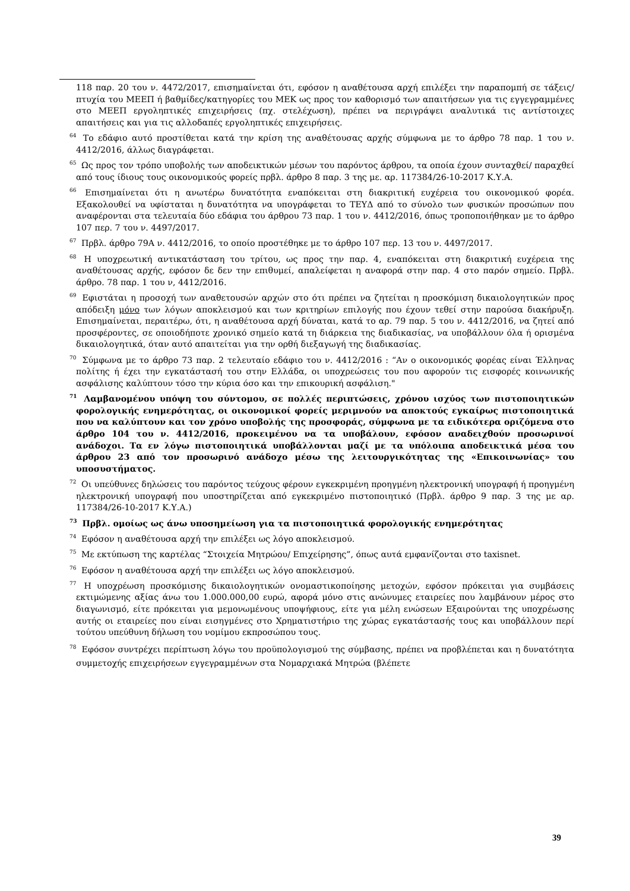118 παρ. 20 του ν. 4472/2017, επισημαίνεται ότι, εφόσον η αναθέτουσα αρχή επιλέξει την παραπομπή σε τάξεις/πτυχία του ΜΕΕΠ ή βαθμίδες/κατηγορίες του ΜΕΚ ως προς τον καθορισμό των απαιτήσεων για τις εγγεγραμμένες στο ΜΕΕΠ εργοληπτικές επιχειρήσεις (πχ. στελέχωση), πρέπει να περιγράψει αναλυτικά τις αντίστοιχες απαιτήσεις και για τις αλλοδαπές εργοληπτικές επιχειρήσεις.
<sup>64</sup> Το εδάφιο αυτό προστίθεται κατά την κρίση της αναθέτουσας αρχής σύμφωνα με το άρθρο 78 παρ. 1 του ν. 4412/2016, άλλως διαγράφεται.
<sup>65</sup> Ως προς τον τρόπο υποβολής των αποδεικτικών μέσων του παρόντος άρθρου, τα οποία έχουν συνταχθεί/ παραχθεί από τους ίδιους τους οικονομικούς φορείς πρβλ. άρθρο 8 παρ. 3 της με. αρ. 117384/26-10-2017 Κ.Υ.Α.
<sup>66</sup> Επισημαίνεται ότι η ανωτέρω δυνατότητα εναπόκειται στη διακριτική ευχέρεια του οικονομικού φορέα. Εξακολουθεί να υφίσταται η δυνατότητα να υπογράφεται το ΤΕΥΔ από το σύνολο των φυσικών προσώπων που αναφέρονται στα τελευταία δύο εδάφια του άρθρου 73 παρ. 1 του ν. 4412/2016, όπως τροποποιήθηκαν με το άρθρο 107 περ. 7 του ν. 4497/2017.
<sup>67</sup> Πρβλ. άρθρο 79Α ν. 4412/2016, το οποίο προστέθηκε με το άρθρο 107 περ. 13 του ν. 4497/2017.
<sup>68</sup> Η υποχρεωτική αντικατάσταση του τρίτου, ως προς την παρ. 4, εναπόκειται στη διακριτική ευχέρεια της αναθέτουσας αρχής, εφόσον δε δεν την επιθυμεί, απαλείφεται η αναφορά στην παρ. 4 στο παρόν σημείο. Πρβλ. άρθρο. 78 παρ. 1 του ν, 4412/2016.
<sup>69</sup> Εφιστάται η προσοχή των αναθετουσών αρχών στο ότι πρέπει να ζητείται η προσκόμιση δικαιολογητικών προς απόδειξη μόνο των λόγων αποκλεισμού και των κριτηρίων επιλογής που έχουν τεθεί στην παρούσα διακήρυξη. Επισημαίνεται, περαιτέρω, ότι, η αναθέτουσα αρχή δύναται, κατά το αρ. 79 παρ. 5 του ν. 4412/2016, να ζητεί από προσφέροντες, σε οποιοδήποτε χρονικό σημείο κατά τη διάρκεια της διαδικασίας, να υποβάλλουν όλα ή ορισμένα δικαιολογητικά, όταν αυτό απαιτείται για την ορθή διεξαγωγή της διαδικασίας.
<sup>70</sup> Σύμφωνα με το άρθρο 73 παρ. 2 τελευταίο εδάφιο του ν. 4412/2016 : “Αν ο οικονομικός φορέας είναι Έλληνας πολίτης ή έχει την εγκατάστασή του στην Ελλάδα, οι υποχρεώσεις του που αφορούν τις εισφορές κοινωνικής ασφάλισης καλύπτουν τόσο την κύρια όσο και την επικουρική ασφάλιση."
<sup>71</sup> Λαμβανομένου υπόψη του σύντομου, σε πολλές περιπτώσεις, χρόνου ισχύος των πιστοποιητικών φορολογικής ενημερότητας, οι οικονομικοί φορείς μεριμνούν να αποκτούς εγκαίρως πιστοποιητικά που να καλύπτουν και τον χρόνο υποβολής της προσφοράς, σύμφωνα με τα ειδικότερα οριζόμενα στο άρθρο 104 του ν. 4412/2016, προκειμένου να τα υποβάλουν, εφόσον αναδειχθούν προσωρινοί ανάδοχοι. Τα εν λόγω πιστοποιητικά υποβάλλονται μαζί με τα υπόλοιπα αποδεικτικά μέσα του άρθρου 23 από τον προσωρινό ανάδοχο μέσω της λειτουργικότητας της «Επικοινωνίας» του υποσυστήματος.
<sup>72</sup> Οι υπεύθυνες δηλώσεις του παρόντος τεύχους φέρουν εγκεκριμένη προηγμένη ηλεκτρονική υπογραφή ή προηγμένη ηλεκτρονική υπογραφή που υποστηρίζεται από εγκεκριμένο πιστοποιητικό (Πρβλ. άρθρο 9 παρ. 3 της με αρ. 117384/26-10-2017 Κ.Υ.Α.)
<sup>73</sup> Πρβλ. ομοίως ως άνω υποσημείωση για τα πιστοποιητικά φορολογικής ενημερότητας
<sup>74</sup> Εφόσον η αναθέτουσα αρχή την επιλέξει ως λόγο αποκλεισμού.
<sup>75</sup> Με εκτύπωση της καρτέλας “Στοιχεία Μητρώου/ Επιχείρησης”, όπως αυτά εμφανίζονται στο taxisnet.
<sup>76</sup> Εφόσον η αναθέτουσα αρχή την επιλέξει ως λόγο αποκλεισμού.
<sup>77</sup> Η υποχρέωση προσκόμισης δικαιολογητικών ονομαστικοποίησης μετοχών, εφόσον πρόκειται για συμβάσεις εκτιμώμενης αξίας άνω του 1.000.000,00 ευρώ, αφορά μόνο στις ανώνυμες εταιρείες που λαμβάνουν μέρος στο διαγωνισμό, είτε πρόκειται για μεμονωμένους υποψήφιους, είτε για μέλη ενώσεων Εξαιρούνται της υποχρέωσης αυτής οι εταιρείες που είναι εισηγμένες στο Χρηματιστήριο της χώρας εγκατάστασής τους και υποβάλλουν περί τούτου υπεύθυνη δήλωση του νομίμου εκπροσώπου τους.
<sup>78</sup> Εφόσον συντρέχει περίπτωση λόγω του προϋπολογισμού της σύμβασης, πρέπει να προβλέπεται και η δυνατότητα συμμετοχής επιχειρήσεων εγγεγραμμένων στα Νομαρχιακά Μητρώα (βλέπετε
39